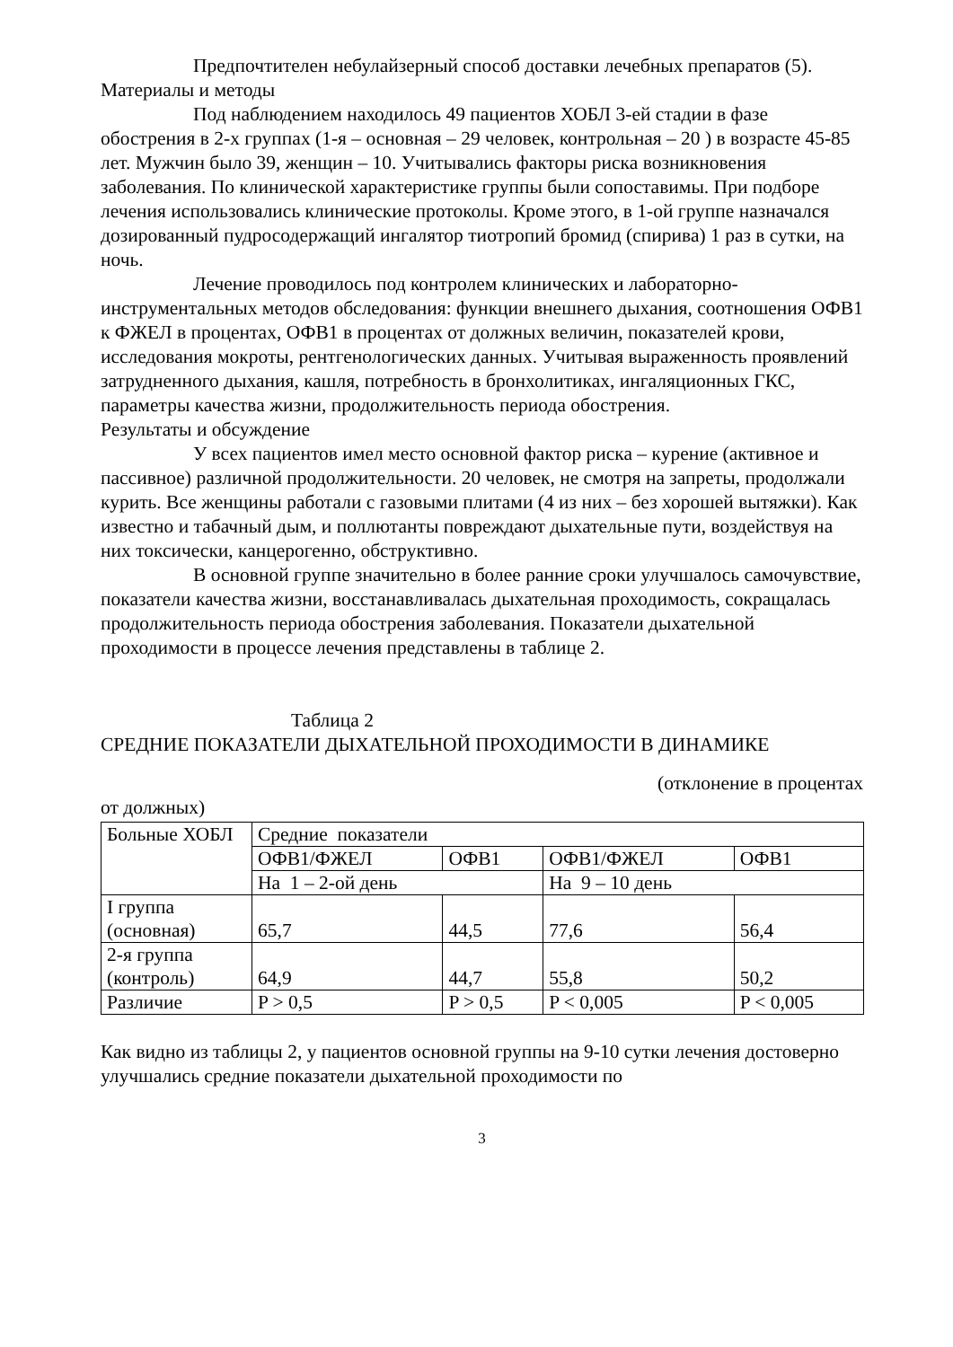Предпочтителен небулайзерный способ доставки лечебных препаратов (5).
Материалы и методы
Под наблюдением находилось 49 пациентов ХОБЛ 3-ей стадии в фазе обострения в 2-х группах (1-я – основная – 29 человек, контрольная – 20 ) в возрасте 45-85 лет. Мужчин было 39, женщин – 10. Учитывались факторы риска возникновения заболевания. По клинической характеристике группы были сопоставимы. При подборе лечения использовались клинические протоколы. Кроме этого, в 1-ой группе назначался дозированный пудросодержащий ингалятор тиотропий бромид (спирива) 1 раз в сутки, на ночь.
Лечение проводилось под контролем клинических и лабораторно-инструментальных методов обследования: функции внешнего дыхания, соотношения ОФВ1 к ФЖЕЛ в процентах, ОФВ1 в процентах от должных величин, показателей крови, исследования мокроты, рентгенологических данных. Учитывая выраженность проявлений затрудненного дыхания, кашля, потребность в бронхолитиках, ингаляционных ГКС, параметры качества жизни, продолжительность периода обострения.
Результаты и обсуждение
У всех пациентов имел место основной фактор риска – курение (активное и пассивное) различной продолжительности. 20 человек, не смотря на запреты, продолжали курить. Все женщины работали с газовыми плитами (4 из них – без хорошей вытяжки). Как известно и табачный дым, и поллютанты повреждают дыхательные пути, воздействуя на них токсически, канцерогенно, обструктивно.
В основной группе значительно в более ранние сроки улучшалось самочувствие, показатели качества жизни, восстанавливалась дыхательная проходимость, сокращалась продолжительность периода обострения заболевания. Показатели дыхательной проходимости в процессе лечения представлены в таблице 2.
Таблица 2
СРЕДНИЕ ПОКАЗАТЕЛИ ДЫХАТЕЛЬНОЙ ПРОХОДИМОСТИ В ДИНАМИКЕ
(отклонение в процентах
от должных)
| Больные ХОБЛ | Средние показатели | | | |
| | ОФВ1/ФЖЕЛ | ОФВ1 | ОФВ1/ФЖЕЛ | ОФВ1 |
| | На 1 – 2-ой день | | На 9 – 10 день | |
| I группа (основная) | 65,7 | 44,5 | 77,6 | 56,4 |
| 2-я группа (контроль) | 64,9 | 44,7 | 55,8 | 50,2 |
| Различие | P > 0,5 | P > 0,5 | P < 0,005 | P < 0,005 |
Как видно из таблицы 2, у пациентов основной группы на 9-10 сутки лечения достоверно улучшались средние показатели дыхательной проходимости по
3